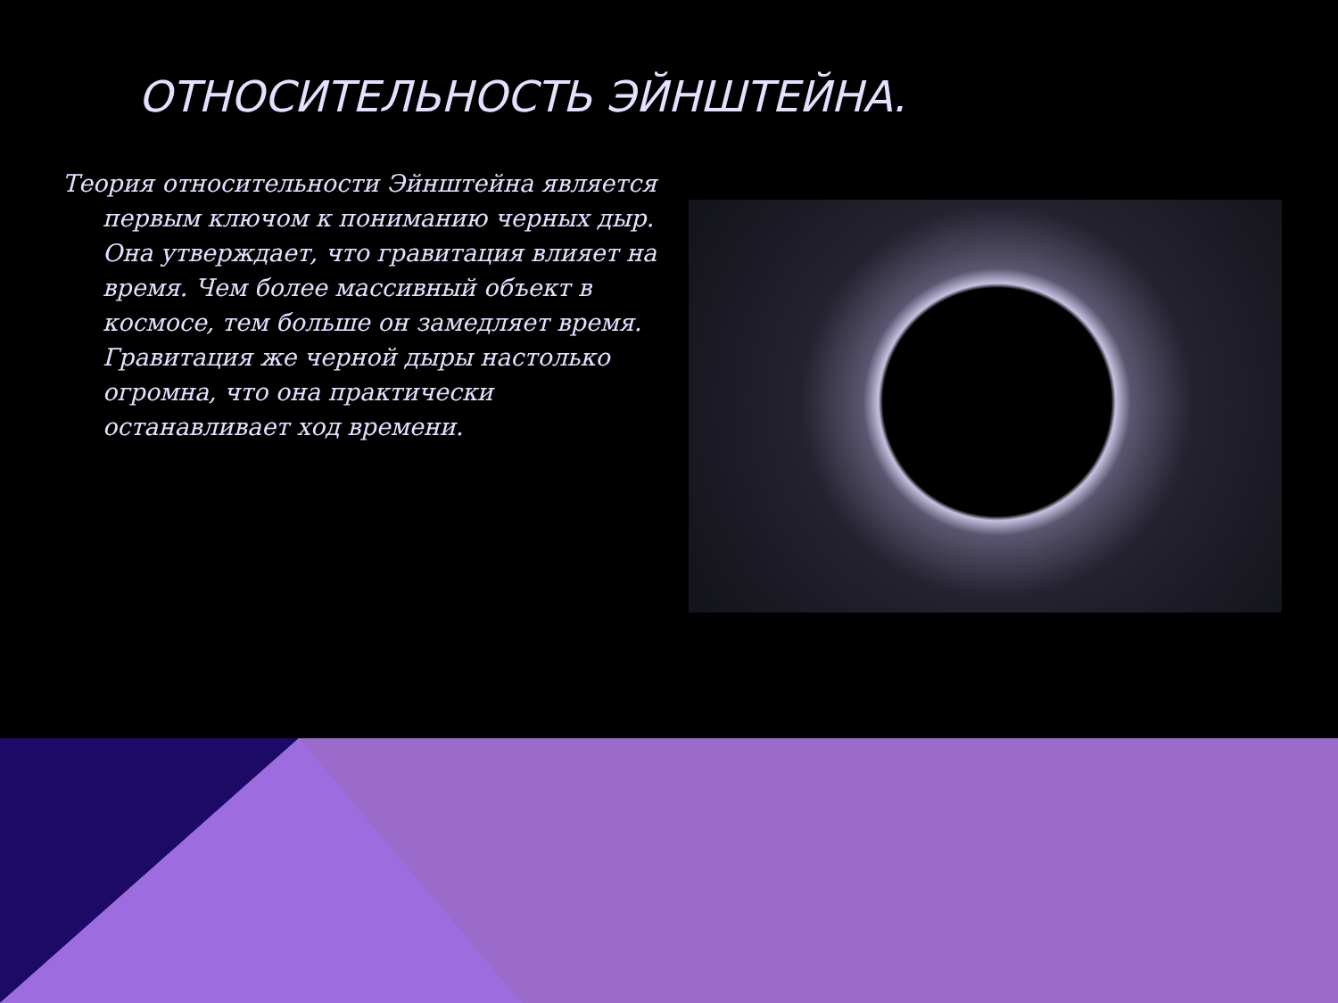ОТНОСИТЕЛЬНОСТЬ ЭЙНШТЕЙНА.
Теория относительности Эйнштейна является первым ключом к пониманию черных дыр. Она утверждает, что гравитация влияет на время. Чем более массивный объект в космосе, тем больше он замедляет время. Гравитация же черной дыры настолько огромна, что она практически останавливает ход времени.